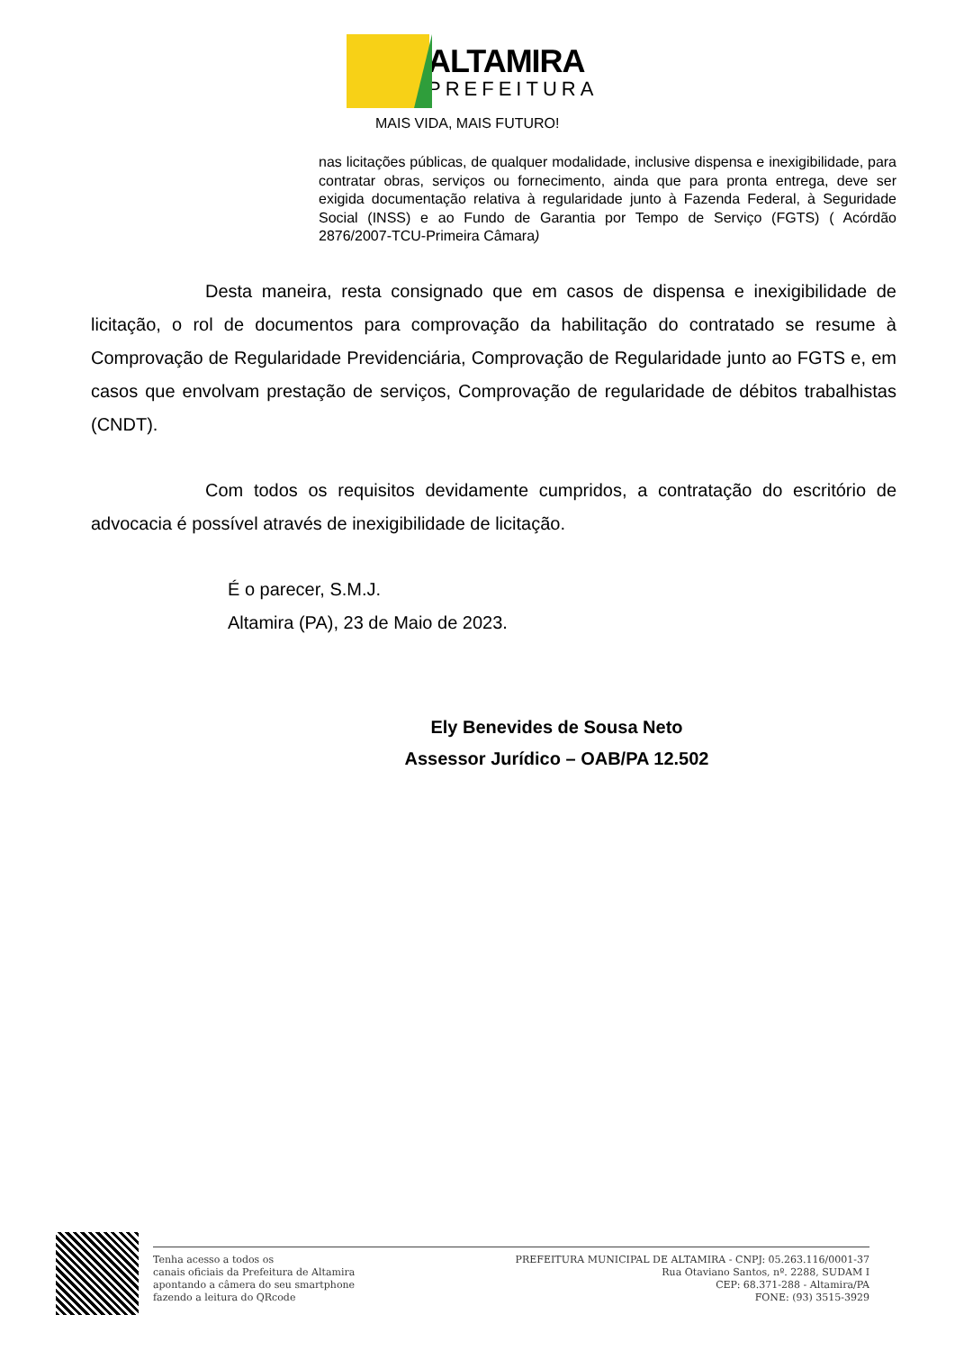ALTAMIRA
PREFEITURA
MAIS VIDA, MAIS FUTURO!
nas licitações públicas, de qualquer modalidade, inclusive dispensa e inexigibilidade, para contratar obras, serviços ou fornecimento, ainda que para pronta entrega, deve ser exigida documentação relativa à regularidade junto à Fazenda Federal, à Seguridade Social (INSS) e ao Fundo de Garantia por Tempo de Serviço (FGTS) ( Acórdão 2876/2007-TCU-Primeira Câmara)
Desta maneira, resta consignado que em casos de dispensa e inexigibilidade de licitação, o rol de documentos para comprovação da habilitação do contratado se resume à Comprovação de Regularidade Previdenciária, Comprovação de Regularidade junto ao FGTS e, em casos que envolvam prestação de serviços, Comprovação de regularidade de débitos trabalhistas (CNDT).
Com todos os requisitos devidamente cumpridos, a contratação do escritório de advocacia é possível através de inexigibilidade de licitação.
É o parecer, S.M.J.
Altamira (PA), 23 de Maio de 2023.
Ely Benevides de Sousa Neto
Assessor Jurídico – OAB/PA 12.502
Tenha acesso a todos os
canais oficiais da Prefeitura de Altamira
apontando a câmera do seu smartphone
fazendo a leitura do QRcode
PREFEITURA MUNICIPAL DE ALTAMIRA - CNPJ: 05.263.116/0001-37
Rua Otaviano Santos, nº. 2288, SUDAM I
CEP: 68.371-288 - Altamira/PA
FONE: (93) 3515-3929